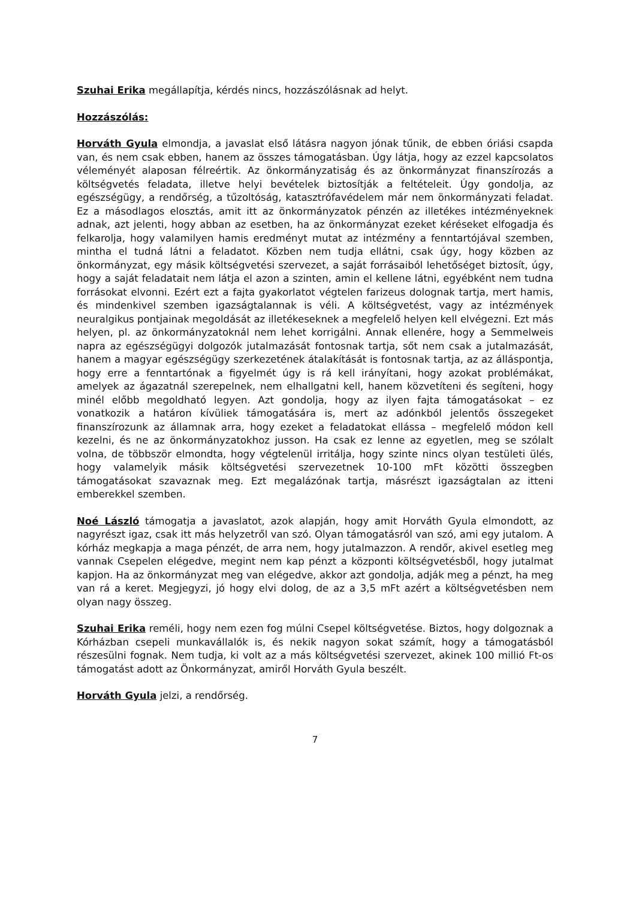Szuhai Erika megállapítja, kérdés nincs, hozzászólásnak ad helyt.
Hozzászólás:
Horváth Gyula elmondja, a javaslat első látásra nagyon jónak tűnik, de ebben óriási csapda van, és nem csak ebben, hanem az összes támogatásban. Úgy látja, hogy az ezzel kapcsolatos véleményét alaposan félreértik. Az önkormányzatiság és az önkormányzat finanszírozás a költségvetés feladata, illetve helyi bevételek biztosítják a feltételeit. Úgy gondolja, az egészségügy, a rendőrség, a tűzoltóság, katasztrófavédelem már nem önkormányzati feladat. Ez a másodlagos elosztás, amit itt az önkormányzatok pénzén az illetékes intézményeknek adnak, azt jelenti, hogy abban az esetben, ha az önkormányzat ezeket kéréseket elfogadja és felkarolja, hogy valamilyen hamis eredményt mutat az intézmény a fenntartójával szemben, mintha el tudná látni a feladatot. Közben nem tudja ellátni, csak úgy, hogy közben az önkormányzat, egy másik költségvetési szervezet, a saját forrásaiból lehetőséget biztosít, úgy, hogy a saját feladatait nem látja el azon a szinten, amin el kellene látni, egyébként nem tudna forrásokat elvonni. Ezért ezt a fajta gyakorlatot végtelen farizeus dolognak tartja, mert hamis, és mindenkivel szemben igazságtalannak is véli. A költségvetést, vagy az intézmények neuralgikus pontjainak megoldását az illetékeseknek a megfelelő helyen kell elvégezni. Ezt más helyen, pl. az önkormányzatoknál nem lehet korrigálni. Annak ellenére, hogy a Semmelweis napra az egészségügyi dolgozók jutalmazását fontosnak tartja, sőt nem csak a jutalmazását, hanem a magyar egészségügy szerkezetének átalakítását is fontosnak tartja, az az álláspontja, hogy erre a fenntartónak a figyelmét úgy is rá kell irányítani, hogy azokat problémákat, amelyek az ágazatnál szerepelnek, nem elhallgatni kell, hanem közvetíteni és segíteni, hogy minél előbb megoldható legyen. Azt gondolja, hogy az ilyen fajta támogatásokat – ez vonatkozik a határon kívüliek támogatására is, mert az adónkból jelentős összegeket finanszírozunk az államnak arra, hogy ezeket a feladatokat ellássa – megfelelő módon kell kezelni, és ne az önkormányzatokhoz jusson. Ha csak ez lenne az egyetlen, meg se szólalt volna, de többször elmondta, hogy végtelenül irritálja, hogy szinte nincs olyan testületi ülés, hogy valamelyik másik költségvetési szervezetnek 10-100 mFt közötti összegben támogatásokat szavaznak meg. Ezt megalázónak tartja, másrészt igazságtalan az itteni emberekkel szemben.
Noé László támogatja a javaslatot, azok alapján, hogy amit Horváth Gyula elmondott, az nagyrészt igaz, csak itt más helyzetről van szó. Olyan támogatásról van szó, ami egy jutalom. A kórház megkapja a maga pénzét, de arra nem, hogy jutalmazzon. A rendőr, akivel esetleg meg vannak Csepelen elégedve, megint nem kap pénzt a központi költségvetésből, hogy jutalmat kapjon. Ha az önkormányzat meg van elégedve, akkor azt gondolja, adják meg a pénzt, ha meg van rá a keret. Megjegyzi, jó hogy elvi dolog, de az a 3,5 mFt azért a költségvetésben nem olyan nagy összeg.
Szuhai Erika reméli, hogy nem ezen fog múlni Csepel költségvetése. Biztos, hogy dolgoznak a Kórházban csepeli munkavállalók is, és nekik nagyon sokat számít, hogy a támogatásból részesülni fognak. Nem tudja, ki volt az a más költségvetési szervezet, akinek 100 millió Ft-os támogatást adott az Önkormányzat, amiről Horváth Gyula beszélt.
Horváth Gyula jelzi, a rendőrség.
7